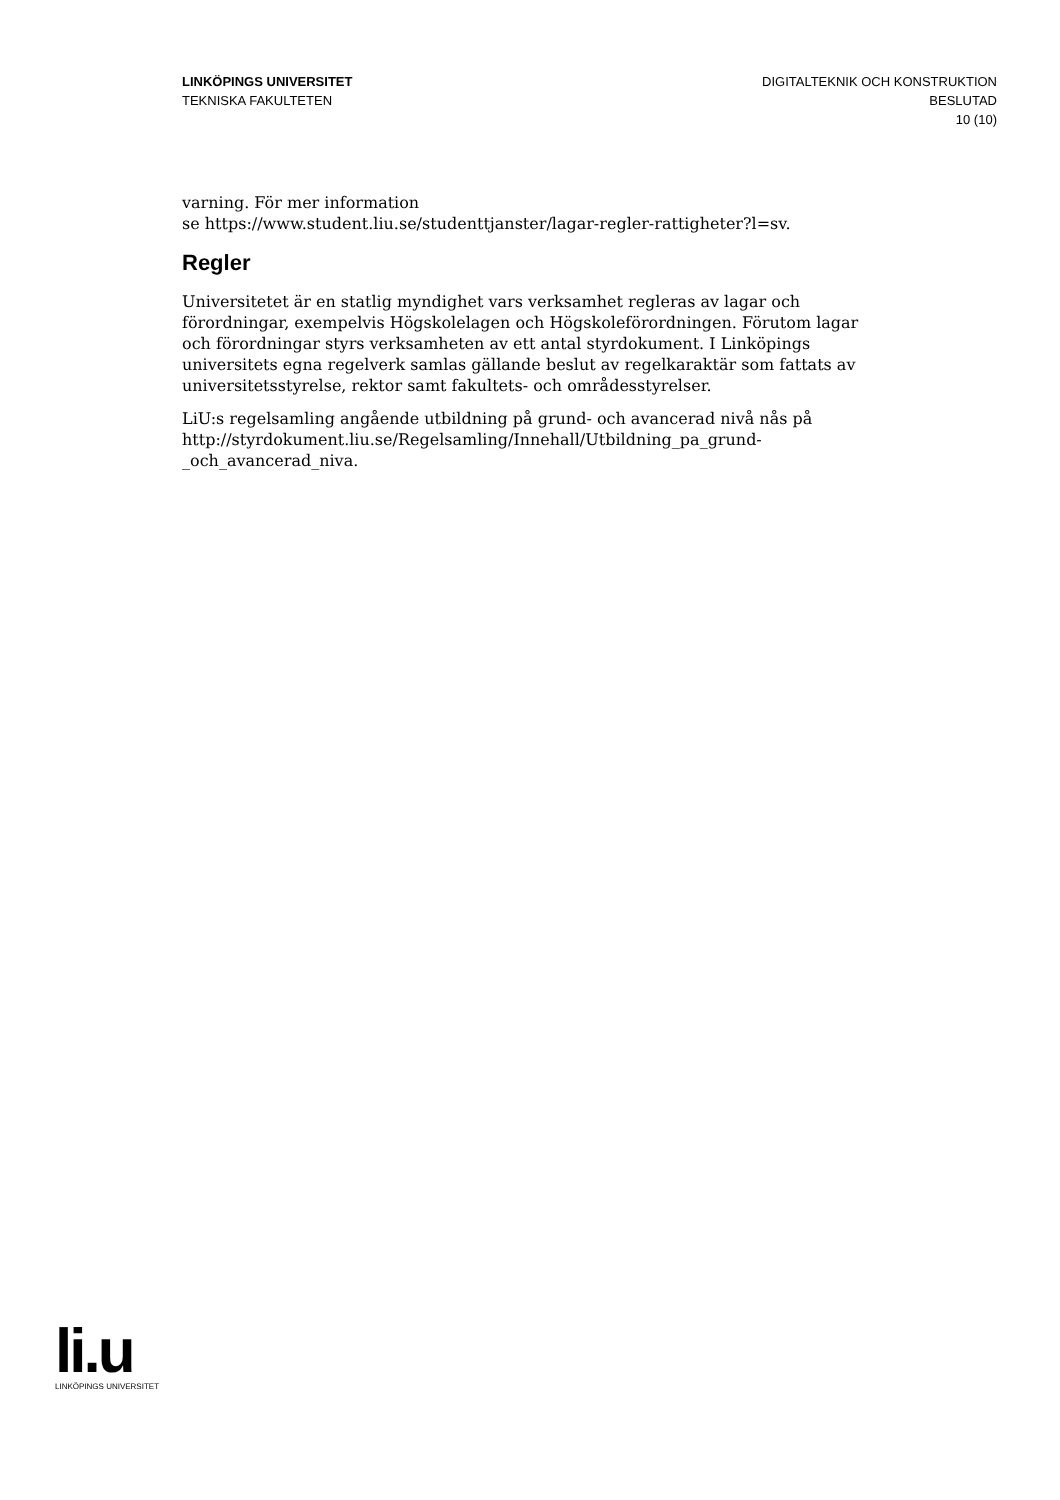LINKÖPINGS UNIVERSITET
TEKNISKA FAKULTETEN
DIGITALTEKNIK OCH KONSTRUKTION
BESLUTAD
10 (10)
varning. För mer information
se https://www.student.liu.se/studenttjanster/lagar-regler-rattigheter?l=sv.
Regler
Universitetet är en statlig myndighet vars verksamhet regleras av lagar och förordningar, exempelvis Högskolelagen och Högskoleförordningen. Förutom lagar och förordningar styrs verksamheten av ett antal styrdokument. I Linköpings universitets egna regelverk samlas gällande beslut av regelkaraktär som fattats av universitetsstyrelse, rektor samt fakultets- och områdesstyrelser.
LiU:s regelsamling angående utbildning på grund- och avancerad nivå nås på http://styrdokument.liu.se/Regelsamling/Innehall/Utbildning_pa_grund-_och_avancerad_niva.
li.u
LINKÖPINGS UNIVERSITET